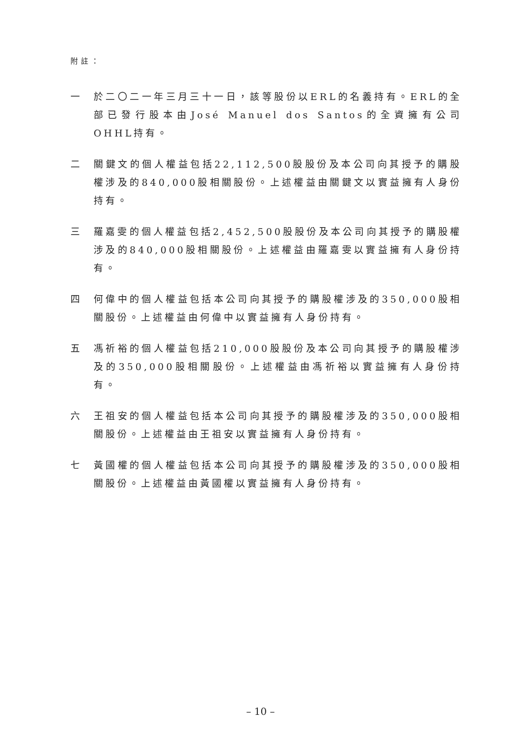附註：
一 於二〇二一年三月三十一日，該等股份以ERL的名義持有。ERL的全部已發行股本由José Manuel dos Santos的全資擁有公司OHHL持有。
二 關鍵文的個人權益包括22,112,500股股份及本公司向其授予的購股權涉及的840,000股相關股份。上述權益由關鍵文以實益擁有人身份持有。
三 羅嘉雯的個人權益包括2,452,500股股份及本公司向其授予的購股權涉及的840,000股相關股份。上述權益由羅嘉雯以實益擁有人身份持有。
四 何偉中的個人權益包括本公司向其授予的購股權涉及的350,000股相關股份。上述權益由何偉中以實益擁有人身份持有。
五 馮祈裕的個人權益包括210,000股股份及本公司向其授予的購股權涉及的350,000股相關股份。上述權益由馮祈裕以實益擁有人身份持有。
六 王祖安的個人權益包括本公司向其授予的購股權涉及的350,000股相關股份。上述權益由王祖安以實益擁有人身份持有。
七 黃國權的個人權益包括本公司向其授予的購股權涉及的350,000股相關股份。上述權益由黃國權以實益擁有人身份持有。
– 10 –